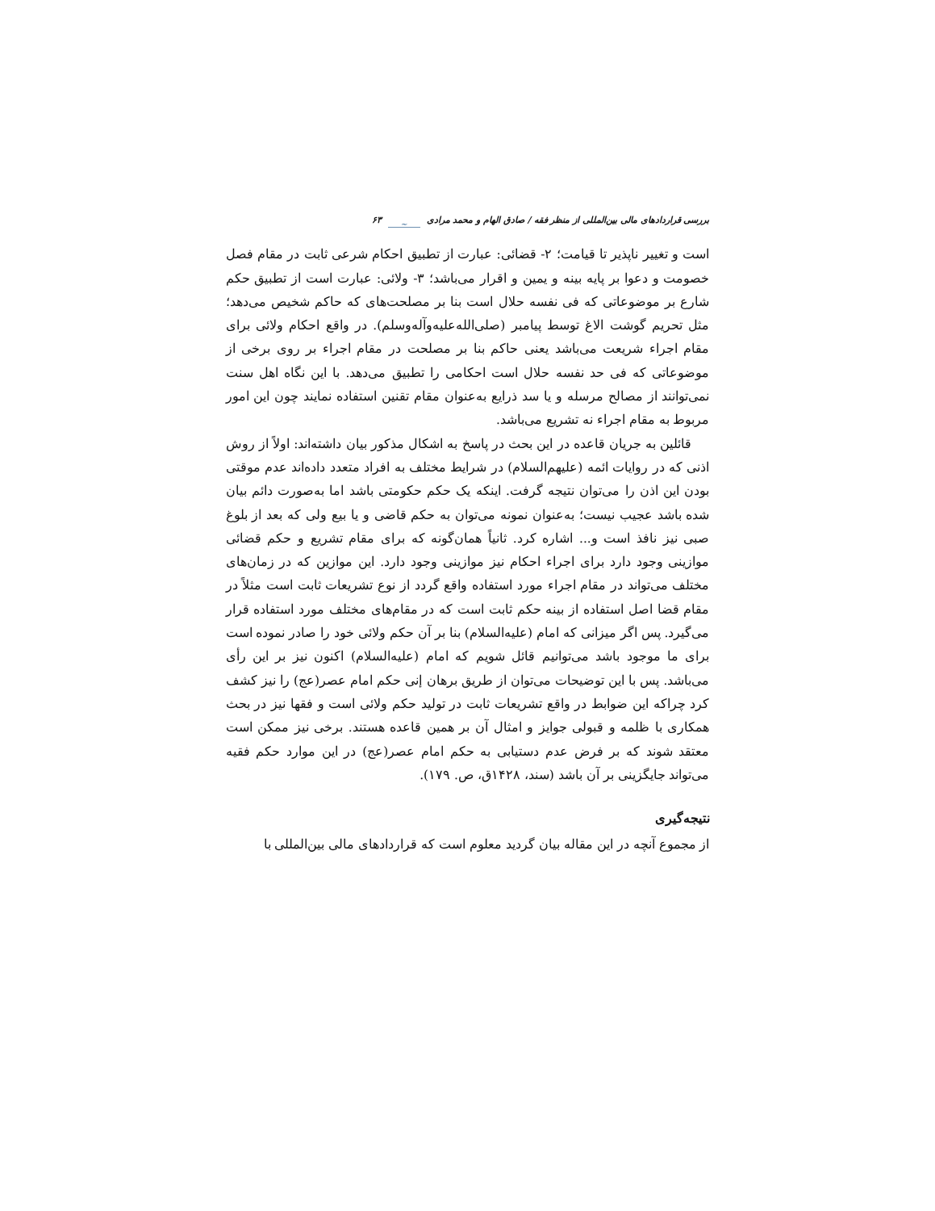بررسی قراردادهای مالی بین‌المللی از منظر فقه / صادق الهام و محمد مرادی ~ ۶۳
است و تغییر ناپذیر تا قیامت؛ ۲- قضائی: عبارت از تطبیق احکام شرعی ثابت در مقام فصل خصومت و دعوا بر پایه بینه و یمین و اقرار می‌باشد؛ ۳- ولائی: عبارت است از تطبیق حکم شارع بر موضوعاتی که فی نفسه حلال است بنا بر مصلحت‌های که حاکم شخیص می‌دهد؛ مثل تحریم گوشت الاغ توسط پیامبر (صلی‌الله‌علیه‌وآله‌وسلم). در واقع احکام ولائی برای مقام اجراء شریعت می‌باشد یعنی حاکم بنا بر مصلحت در مقام اجراء بر روی برخی از موضوعاتی که فی حد نفسه حلال است احکامی را تطبیق می‌دهد. با این نگاه اهل سنت نمی‌توانند از مصالح مرسله و یا سد ذرایع به‌عنوان مقام تقنین استفاده نمایند چون این امور مربوط به مقام اجراء نه تشریع می‌باشد.
قائلین به جریان قاعده در این بحث در پاسخ به اشکال مذکور بیان داشته‌اند: اولاً از روش اذنی که در روایات ائمه (علیهم‌السلام) در شرایط مختلف به افراد متعدد داده‌اند عدم موقتی بودن این اذن را می‌توان نتیجه گرفت. اینکه یک حکم حکومتی باشد اما به‌صورت دائم بیان شده باشد عجیب نیست؛ به‌عنوان نمونه می‌توان به حکم قاضی و یا بیع ولی که بعد از بلوغ صبی نیز نافذ است و... اشاره کرد. ثانیاً همان‌گونه که برای مقام تشریع و حکم قضائی موازینی وجود دارد برای اجراء احکام نیز موازینی وجود دارد. این موازین که در زمان‌های مختلف می‌تواند در مقام اجراء مورد استفاده واقع گردد از نوع تشریعات ثابت است مثلاً در مقام قضا اصل استفاده از بینه حکم ثابت است که در مقام‌های مختلف مورد استفاده قرار می‌گیرد. پس اگر میزانی که امام (علیه‌السلام) بنا بر آن حکم ولائی خود را صادر نموده است برای ما موجود باشد می‌توانیم قائل شویم که امام (علیه‌السلام) اکنون نیز بر این رأی می‌باشد. پس با این توضیحات می‌توان از طریق برهان إنی حکم امام عصر(عج) را نیز کشف کرد چراکه این ضوابط در واقع تشریعات ثابت در تولید حکم ولائی است و فقها نیز در بحث همکاری با ظلمه و قبولی جوایز و امثال آن بر همین قاعده هستند. برخی نیز ممکن است معتقد شوند که بر فرض عدم دستیابی به حکم امام عصر(عج) در این موارد حکم فقیه می‌تواند جایگزینی بر آن باشد (سند، ۱۴۲۸ق، ص. ۱۷۹).
نتیجه‌گیری
از مجموع آنچه در این مقاله بیان گردید معلوم است که قراردادهای مالی بین‌المللی با